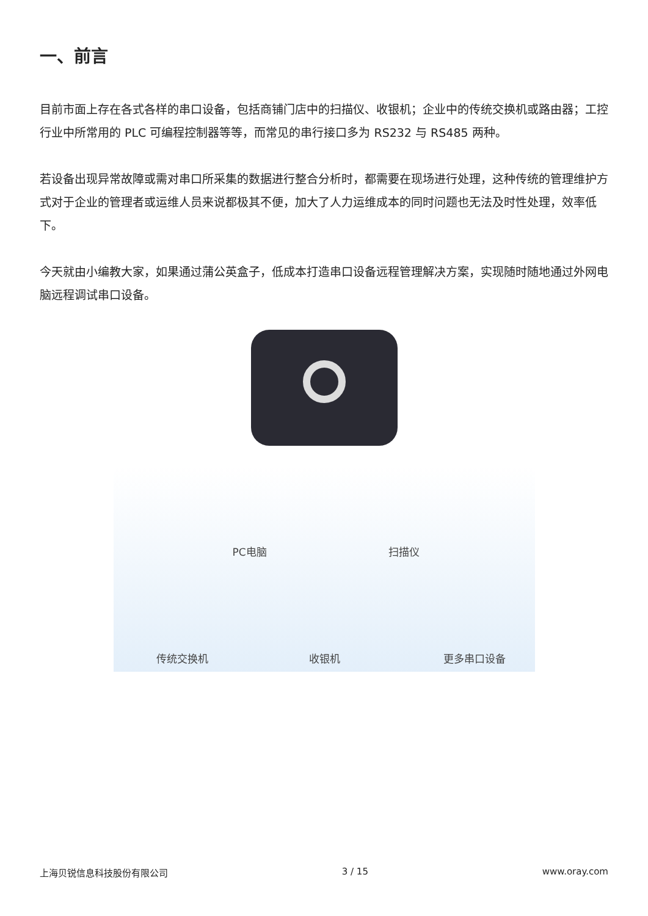一、前言
目前市面上存在各式各样的串口设备，包括商铺门店中的扫描仪、收银机；企业中的传统交换机或路由器；工控行业中所常用的 PLC 可编程控制器等等，而常见的串行接口多为 RS232 与 RS485 两种。
若设备出现异常故障或需对串口所采集的数据进行整合分析时，都需要在现场进行处理，这种传统的管理维护方式对于企业的管理者或运维人员来说都极其不便，加大了人力运维成本的同时问题也无法及时性处理，效率低下。
今天就由小编教大家，如果通过蒲公英盒子，低成本打造串口设备远程管理解决方案，实现随时随地通过外网电脑远程调试串口设备。
PC电脑 扫描仪
传统交换机 收银机 更多串口设备
上海贝锐信息科技股份有限公司 3 / 15 www.oray.com